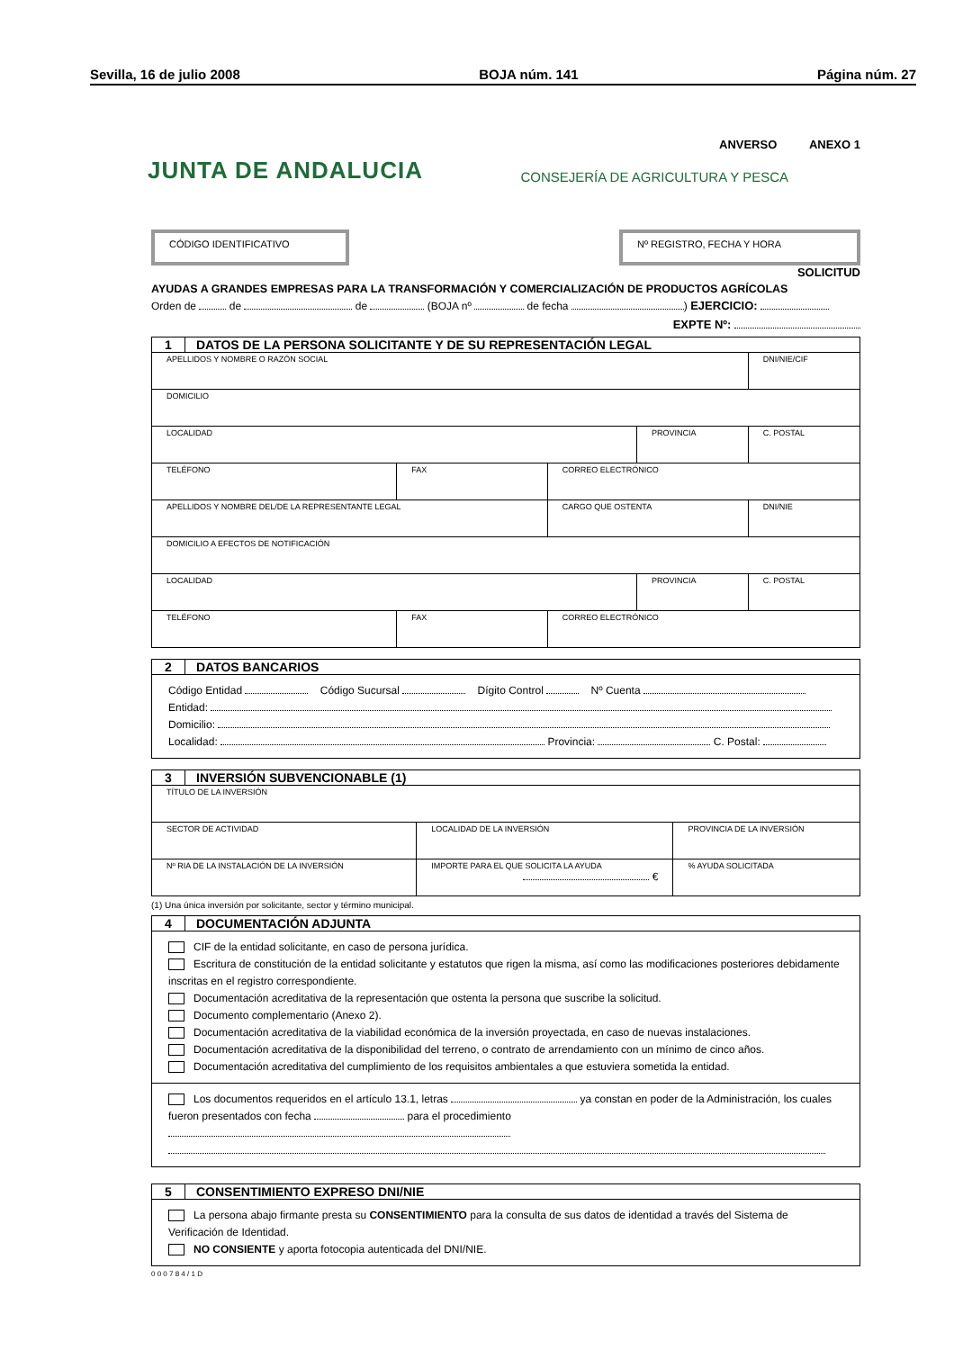Sevilla, 16 de julio 2008 BOJA núm. 141 Página núm. 27
ANVERSO ANEXO 1
JUNTA DE ANDALUCIA CONSEJERÍA DE AGRICULTURA Y PESCA
CÓDIGO IDENTIFICATIVO Nº REGISTRO, FECHA Y HORA
SOLICITUD
AYUDAS A GRANDES EMPRESAS PARA LA TRANSFORMACIÓN Y COMERCIALIZACIÓN DE PRODUCTOS AGRÍCOLAS
Orden de de de (BOJA nº de fecha ) EJERCICIO:
EXPTE Nº:
1 DATOS DE LA PERSONA SOLICITANTE Y DE SU REPRESENTACIÓN LEGAL
| APELLIDOS Y NOMBRE O RAZÓN SOCIAL | | | | | DNI/NIE/CIF | |
| DOMICILIO | | | | | | |
| LOCALIDAD | | | | PROVINCIA | | C. POSTAL |
| TELÉFONO | FAX | CORREO ELECTRÓNICO | | | | |
| APELLIDOS Y NOMBRE DEL/DE LA REPRESENTANTE LEGAL | | | CARGO QUE OSTENTA | | DNI/NIE | |
| DOMICILIO A EFECTOS DE NOTIFICACIÓN | | | | | | |
| LOCALIDAD | | | | PROVINCIA | | C. POSTAL |
| TELÉFONO | FAX | CORREO ELECTRÓNICO | | | | |
2 DATOS BANCARIOS
Código Entidad Código Sucursal Dígito Control Nº Cuenta
Entidad:
Domicilio:
Localidad: Provincia: C. Postal:
3 INVERSIÓN SUBVENCIONABLE (1)
| TÍTULO DE LA INVERSIÓN | | |
| SECTOR DE ACTIVIDAD | LOCALIDAD DE LA INVERSIÓN | PROVINCIA DE LA INVERSIÓN |
| Nº RIA DE LA INSTALACIÓN DE LA INVERSIÓN | IMPORTE PARA EL QUE SOLICITA LA AYUDA € | % AYUDA SOLICITADA |
(1) Una única inversión por solicitante, sector y término municipal.
4 DOCUMENTACIÓN ADJUNTA
CIF de la entidad solicitante, en caso de persona jurídica.
Escritura de constitución de la entidad solicitante y estatutos que rigen la misma, así como las modificaciones posteriores debidamente inscritas en el registro correspondiente.
Documentación acreditativa de la representación que ostenta la persona que suscribe la solicitud.
Documento complementario (Anexo 2).
Documentación acreditativa de la viabilidad económica de la inversión proyectada, en caso de nuevas instalaciones.
Documentación acreditativa de la disponibilidad del terreno, o contrato de arrendamiento con un mínimo de cinco años.
Documentación acreditativa del cumplimiento de los requisitos ambientales a que estuviera sometida la entidad.
Los documentos requeridos en el artículo 13.1, letras ya constan en poder de la Administración, los cuales fueron presentados con fecha para el procedimiento
5 CONSENTIMIENTO EXPRESO DNI/NIE
La persona abajo firmante presta su CONSENTIMIENTO para la consulta de sus datos de identidad a través del Sistema de Verificación de Identidad.
NO CONSIENTE y aporta fotocopia autenticada del DNI/NIE.
0 0 0 7 8 4 / 1 D